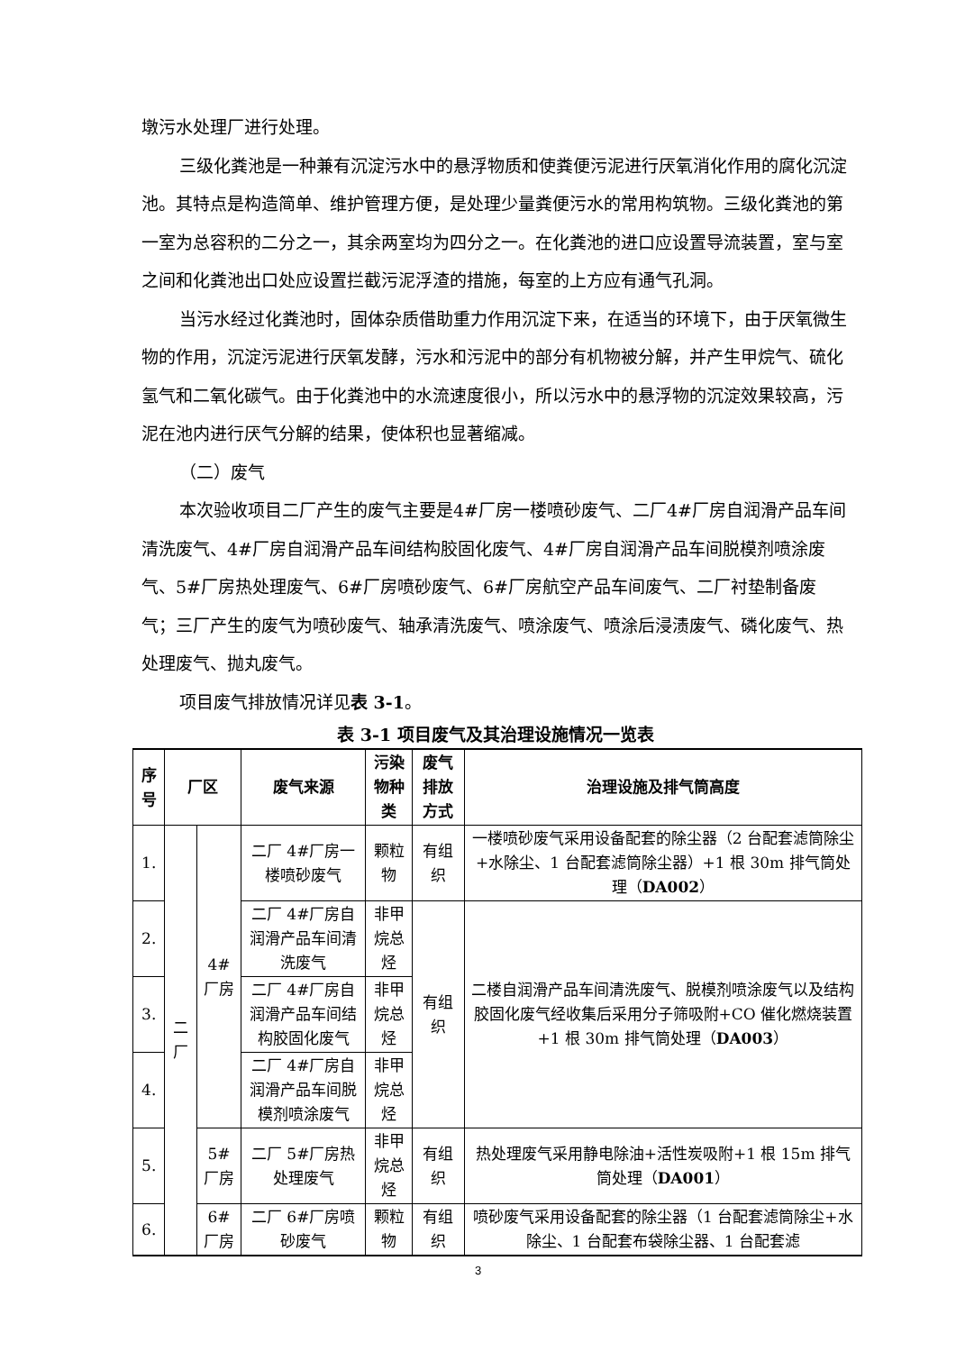墩污水处理厂进行处理。
三级化粪池是一种兼有沉淀污水中的悬浮物质和使粪便污泥进行厌氧消化作用的腐化沉淀池。其特点是构造简单、维护管理方便，是处理少量粪便污水的常用构筑物。三级化粪池的第一室为总容积的二分之一，其余两室均为四分之一。在化粪池的进口应设置导流装置，室与室之间和化粪池出口处应设置拦截污泥浮渣的措施，每室的上方应有通气孔洞。
当污水经过化粪池时，固体杂质借助重力作用沉淀下来，在适当的环境下，由于厌氧微生物的作用，沉淀污泥进行厌氧发酵，污水和污泥中的部分有机物被分解，并产生甲烷气、硫化氢气和二氧化碳气。由于化粪池中的水流速度很小，所以污水中的悬浮物的沉淀效果较高，污泥在池内进行厌气分解的结果，使体积也显著缩减。
（二）废气
本次验收项目二厂产生的废气主要是4#厂房一楼喷砂废气、二厂4#厂房自润滑产品车间清洗废气、4#厂房自润滑产品车间结构胶固化废气、4#厂房自润滑产品车间脱模剂喷涂废气、5#厂房热处理废气、6#厂房喷砂废气、6#厂房航空产品车间废气、二厂衬垫制备废气；三厂产生的废气为喷砂废气、轴承清洗废气、喷涂废气、喷涂后浸渍废气、磷化废气、热处理废气、抛丸废气。
项目废气排放情况详见表 3-1。
表 3-1 项目废气及其治理设施情况一览表
| 序号 | 厂区 | | 废气来源 | 污染物种类 | 废气排放方式 | 治理设施及排气筒高度 |
| --- | --- | --- | --- | --- | --- | --- |
| 1. | 二厂 | 4#厂房 | 二厂 4#厂房一楼喷砂废气 | 颗粒物 | 有组织 | 一楼喷砂废气采用设备配套的除尘器（2 台配套滤筒除尘+水除尘、1 台配套滤筒除尘器）+1 根 30m 排气筒处理（ DA002 ） |
| 2. | | | 二厂 4#厂房自润滑产品车间清洗废气 | 非甲烷总烃 | 有组织 | 二楼自润滑产品车间清洗废气、脱模剂喷涂废气以及结构胶固化废气经收集后采用分子筛吸附+CO 催化燃烧装置+1 根 30m 排气筒处理（ DA003 ） |
| 3. | | | 二厂 4#厂房自润滑产品车间结构胶固化废气 | 非甲烷总烃 | | |
| 4. | | | 二厂 4#厂房自润滑产品车间脱模剂喷涂废气 | 非甲烷总烃 | | |
| 5. | | 5#厂房 | 二厂 5#厂房热处理废气 | 非甲烷总烃 | 有组织 | 热处理废气采用静电除油+活性炭吸附+1 根 15m 排气筒处理（ DA001 ） |
| 6. | | 6#厂房 | 二厂 6#厂房喷砂废气 | 颗粒物 | 有组织 | 喷砂废气采用设备配套的除尘器（1 台配套滤筒除尘+水除尘、1 台配套布袋除尘器、1 台配套滤 |
3